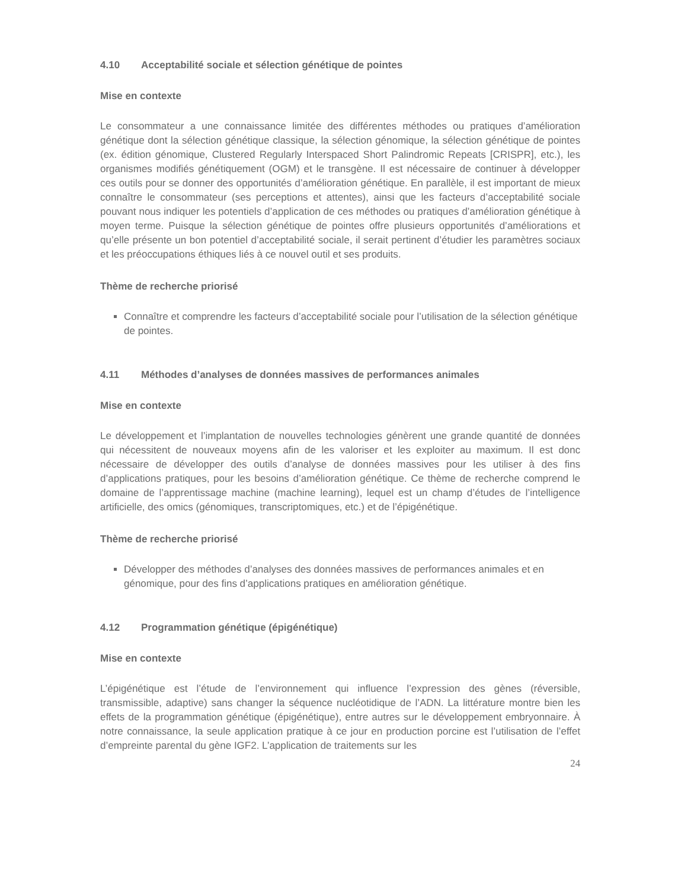4.10 Acceptabilité sociale et sélection génétique de pointes
Mise en contexte
Le consommateur a une connaissance limitée des différentes méthodes ou pratiques d’amélioration génétique dont la sélection génétique classique, la sélection génomique, la sélection génétique de pointes (ex. édition génomique, Clustered Regularly Interspaced Short Palindromic Repeats [CRISPR], etc.), les organismes modifiés génétiquement (OGM) et le transgène. Il est nécessaire de continuer à développer ces outils pour se donner des opportunités d’amélioration génétique. En parallèle, il est important de mieux connaître le consommateur (ses perceptions et attentes), ainsi que les facteurs d’acceptabilité sociale pouvant nous indiquer les potentiels d’application de ces méthodes ou pratiques d’amélioration génétique à moyen terme. Puisque la sélection génétique de pointes offre plusieurs opportunités d’améliorations et qu’elle présente un bon potentiel d’acceptabilité sociale, il serait pertinent d’étudier les paramètres sociaux et les préoccupations éthiques liés à ce nouvel outil et ses produits.
Thème de recherche priorisé
Connaître et comprendre les facteurs d’acceptabilité sociale pour l’utilisation de la sélection génétique de pointes.
4.11 Méthodes d’analyses de données massives de performances animales
Mise en contexte
Le développement et l’implantation de nouvelles technologies génèrent une grande quantité de données qui nécessitent de nouveaux moyens afin de les valoriser et les exploiter au maximum. Il est donc nécessaire de développer des outils d’analyse de données massives pour les utiliser à des fins d’applications pratiques, pour les besoins d’amélioration génétique. Ce thème de recherche comprend le domaine de l’apprentissage machine (machine learning), lequel est un champ d’études de l’intelligence artificielle, des omics (génomiques, transcriptomiques, etc.) et de l’épigénétique.
Thème de recherche priorisé
Développer des méthodes d’analyses des données massives de performances animales et en génomique, pour des fins d’applications pratiques en amélioration génétique.
4.12 Programmation génétique (épigénétique)
Mise en contexte
L’épigénétique est l’étude de l’environnement qui influence l’expression des gènes (réversible, transmissible, adaptive) sans changer la séquence nucléotidique de l’ADN. La littérature montre bien les effets de la programmation génétique (épigénétique), entre autres sur le développement embryonnaire. À notre connaissance, la seule application pratique à ce jour en production porcine est l’utilisation de l’effet d’empreinte parental du gène IGF2. L’application de traitements sur les
24